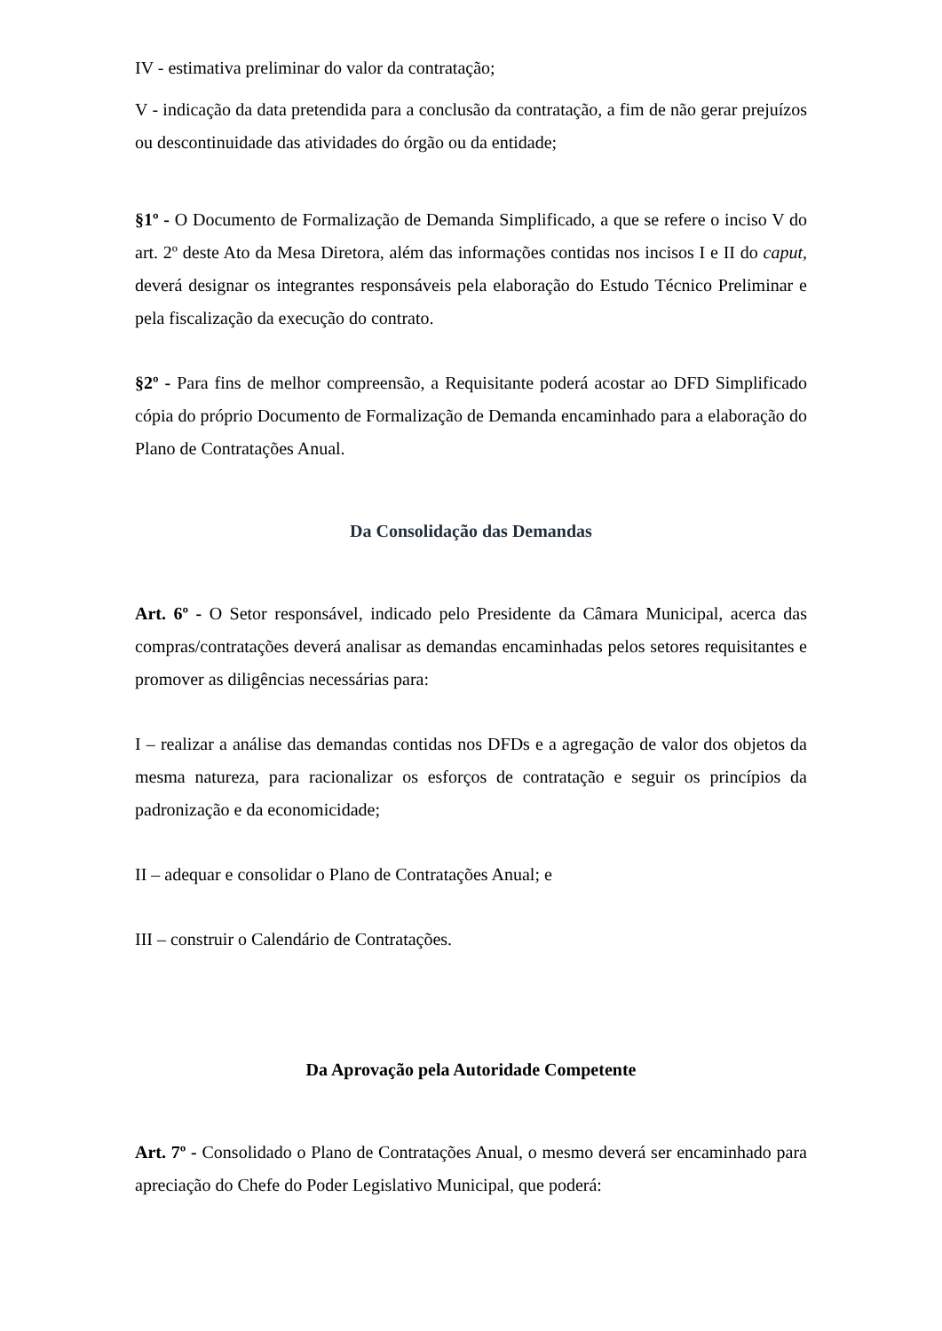IV - estimativa preliminar do valor da contratação;
V - indicação da data pretendida para a conclusão da contratação, a fim de não gerar prejuízos ou descontinuidade das atividades do órgão ou da entidade;
§1º - O Documento de Formalização de Demanda Simplificado, a que se refere o inciso V do art. 2º deste Ato da Mesa Diretora, além das informações contidas nos incisos I e II do caput, deverá designar os integrantes responsáveis pela elaboração do Estudo Técnico Preliminar e pela fiscalização da execução do contrato.
§2º - Para fins de melhor compreensão, a Requisitante poderá acostar ao DFD Simplificado cópia do próprio Documento de Formalização de Demanda encaminhado para a elaboração do Plano de Contratações Anual.
Da Consolidação das Demandas
Art. 6º - O Setor responsável, indicado pelo Presidente da Câmara Municipal, acerca das compras/contratações deverá analisar as demandas encaminhadas pelos setores requisitantes e promover as diligências necessárias para:
I – realizar a análise das demandas contidas nos DFDs e a agregação de valor dos objetos da mesma natureza, para racionalizar os esforços de contratação e seguir os princípios da padronização e da economicidade;
II – adequar e consolidar o Plano de Contratações Anual; e
III – construir o Calendário de Contratações.
Da Aprovação pela Autoridade Competente
Art. 7º - Consolidado o Plano de Contratações Anual, o mesmo deverá ser encaminhado para apreciação do Chefe do Poder Legislativo Municipal, que poderá: